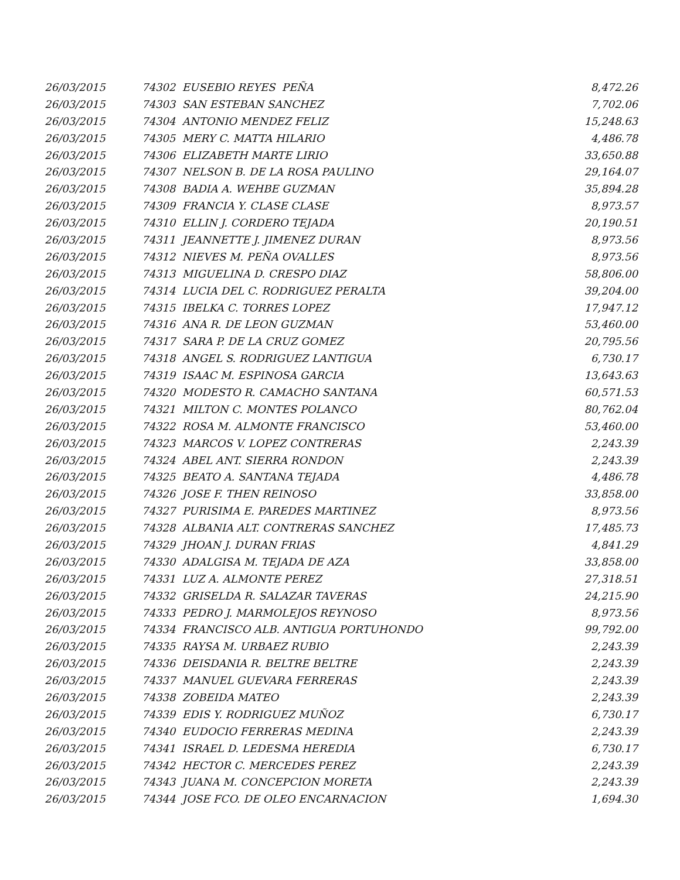| 26/03/2015 | 74302 EUSEBIO REYES PEÑA | 8,472.26 |
| 26/03/2015 | 74303 SAN ESTEBAN SANCHEZ | 7,702.06 |
| 26/03/2015 | 74304 ANTONIO MENDEZ FELIZ | 15,248.63 |
| 26/03/2015 | 74305 MERY C. MATTA HILARIO | 4,486.78 |
| 26/03/2015 | 74306 ELIZABETH MARTE LIRIO | 33,650.88 |
| 26/03/2015 | 74307 NELSON B. DE LA ROSA PAULINO | 29,164.07 |
| 26/03/2015 | 74308 BADIA A. WEHBE GUZMAN | 35,894.28 |
| 26/03/2015 | 74309 FRANCIA Y. CLASE CLASE | 8,973.57 |
| 26/03/2015 | 74310 ELLIN J. CORDERO TEJADA | 20,190.51 |
| 26/03/2015 | 74311 JEANNETTE J. JIMENEZ DURAN | 8,973.56 |
| 26/03/2015 | 74312 NIEVES M. PEÑA OVALLES | 8,973.56 |
| 26/03/2015 | 74313 MIGUELINA D. CRESPO DIAZ | 58,806.00 |
| 26/03/2015 | 74314 LUCIA DEL C. RODRIGUEZ PERALTA | 39,204.00 |
| 26/03/2015 | 74315 IBELKA C. TORRES LOPEZ | 17,947.12 |
| 26/03/2015 | 74316 ANA R. DE LEON GUZMAN | 53,460.00 |
| 26/03/2015 | 74317 SARA P. DE LA CRUZ GOMEZ | 20,795.56 |
| 26/03/2015 | 74318 ANGEL S. RODRIGUEZ LANTIGUA | 6,730.17 |
| 26/03/2015 | 74319 ISAAC M. ESPINOSA GARCIA | 13,643.63 |
| 26/03/2015 | 74320 MODESTO R. CAMACHO SANTANA | 60,571.53 |
| 26/03/2015 | 74321 MILTON C. MONTES POLANCO | 80,762.04 |
| 26/03/2015 | 74322 ROSA M. ALMONTE FRANCISCO | 53,460.00 |
| 26/03/2015 | 74323 MARCOS V. LOPEZ CONTRERAS | 2,243.39 |
| 26/03/2015 | 74324 ABEL ANT. SIERRA RONDON | 2,243.39 |
| 26/03/2015 | 74325 BEATO A. SANTANA TEJADA | 4,486.78 |
| 26/03/2015 | 74326 JOSE F. THEN REINOSO | 33,858.00 |
| 26/03/2015 | 74327 PURISIMA E. PAREDES MARTINEZ | 8,973.56 |
| 26/03/2015 | 74328 ALBANIA ALT. CONTRERAS SANCHEZ | 17,485.73 |
| 26/03/2015 | 74329 JHOAN J. DURAN FRIAS | 4,841.29 |
| 26/03/2015 | 74330 ADALGISA M. TEJADA DE AZA | 33,858.00 |
| 26/03/2015 | 74331 LUZ A. ALMONTE PEREZ | 27,318.51 |
| 26/03/2015 | 74332 GRISELDA R. SALAZAR TAVERAS | 24,215.90 |
| 26/03/2015 | 74333 PEDRO J. MARMOLEJOS REYNOSO | 8,973.56 |
| 26/03/2015 | 74334 FRANCISCO ALB. ANTIGUA PORTUHONDO | 99,792.00 |
| 26/03/2015 | 74335 RAYSA M. URBAEZ RUBIO | 2,243.39 |
| 26/03/2015 | 74336 DEISDANIA R. BELTRE BELTRE | 2,243.39 |
| 26/03/2015 | 74337 MANUEL GUEVARA FERRERAS | 2,243.39 |
| 26/03/2015 | 74338 ZOBEIDA MATEO | 2,243.39 |
| 26/03/2015 | 74339 EDIS Y. RODRIGUEZ MUÑOZ | 6,730.17 |
| 26/03/2015 | 74340 EUDOCIO FERRERAS MEDINA | 2,243.39 |
| 26/03/2015 | 74341 ISRAEL D. LEDESMA HEREDIA | 6,730.17 |
| 26/03/2015 | 74342 HECTOR C. MERCEDES PEREZ | 2,243.39 |
| 26/03/2015 | 74343 JUANA M. CONCEPCION MORETA | 2,243.39 |
| 26/03/2015 | 74344 JOSE FCO. DE OLEO ENCARNACION | 1,694.30 |